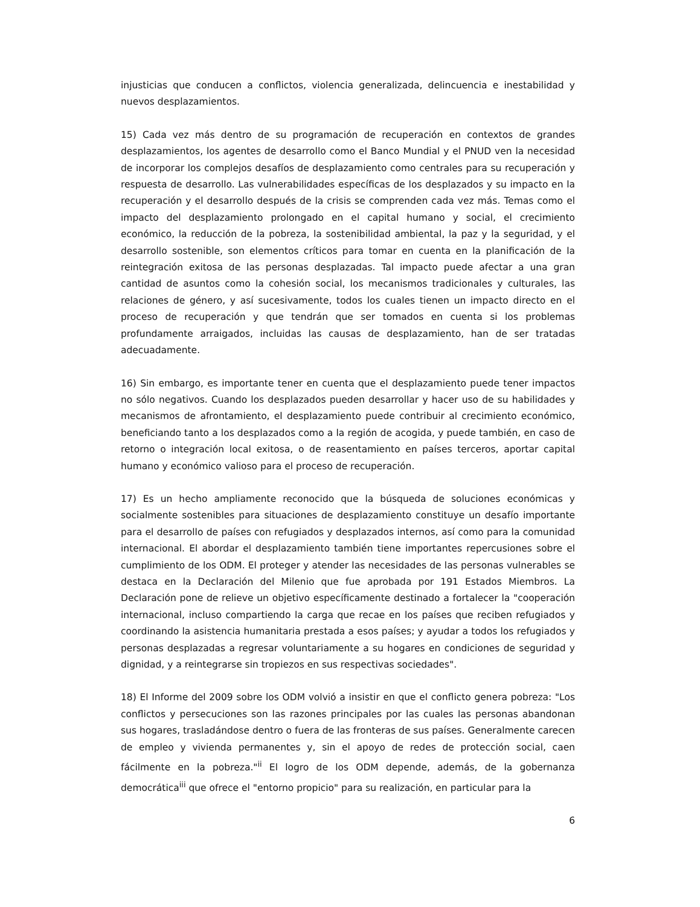injusticias que conducen a conflictos, violencia generalizada, delincuencia e inestabilidad y nuevos desplazamientos.
15) Cada vez más dentro de su programación de recuperación en contextos de grandes desplazamientos, los agentes de desarrollo como el Banco Mundial y el PNUD ven la necesidad de incorporar los complejos desafíos de desplazamiento como centrales para su recuperación y respuesta de desarrollo. Las vulnerabilidades específicas de los desplazados y su impacto en la recuperación y el desarrollo después de la crisis se comprenden cada vez más. Temas como el impacto del desplazamiento prolongado en el capital humano y social, el crecimiento económico, la reducción de la pobreza, la sostenibilidad ambiental, la paz y la seguridad, y el desarrollo sostenible, son elementos críticos para tomar en cuenta en la planificación de la reintegración exitosa de las personas desplazadas. Tal impacto puede afectar a una gran cantidad de asuntos como la cohesión social, los mecanismos tradicionales y culturales, las relaciones de género, y así sucesivamente, todos los cuales tienen un impacto directo en el proceso de recuperación y que tendrán que ser tomados en cuenta si los problemas profundamente arraigados, incluidas las causas de desplazamiento, han de ser tratadas adecuadamente.
16) Sin embargo, es importante tener en cuenta que el desplazamiento puede tener impactos no sólo negativos. Cuando los desplazados pueden desarrollar y hacer uso de su habilidades y mecanismos de afrontamiento, el desplazamiento puede contribuir al crecimiento económico, beneficiando tanto a los desplazados como a la región de acogida, y puede también, en caso de retorno o integración local exitosa, o de reasentamiento en países terceros, aportar capital humano y económico valioso para el proceso de recuperación.
17) Es un hecho ampliamente reconocido que la búsqueda de soluciones económicas y socialmente sostenibles para situaciones de desplazamiento constituye un desafío importante para el desarrollo de países con refugiados y desplazados internos, así como para la comunidad internacional. El abordar el desplazamiento también tiene importantes repercusiones sobre el cumplimiento de los ODM. El proteger y atender las necesidades de las personas vulnerables se destaca en la Declaración del Milenio que fue aprobada por 191 Estados Miembros. La Declaración pone de relieve un objetivo específicamente destinado a fortalecer la "cooperación internacional, incluso compartiendo la carga que recae en los países que reciben refugiados y coordinando la asistencia humanitaria prestada a esos países; y ayudar a todos los refugiados y personas desplazadas a regresar voluntariamente a su hogares en condiciones de seguridad y dignidad, y a reintegrarse sin tropiezos en sus respectivas sociedades".
18) El Informe del 2009 sobre los ODM volvió a insistir en que el conflicto genera pobreza: "Los conflictos y persecuciones son las razones principales por las cuales las personas abandonan sus hogares, trasladándose dentro o fuera de las fronteras de sus países. Generalmente carecen de empleo y vivienda permanentes y, sin el apoyo de redes de protección social, caen fácilmente en la pobreza."<sup>ii</sup> El logro de los ODM depende, además, de la gobernanza democrática<sup>iii</sup> que ofrece el "entorno propicio" para su realización, en particular para la
6